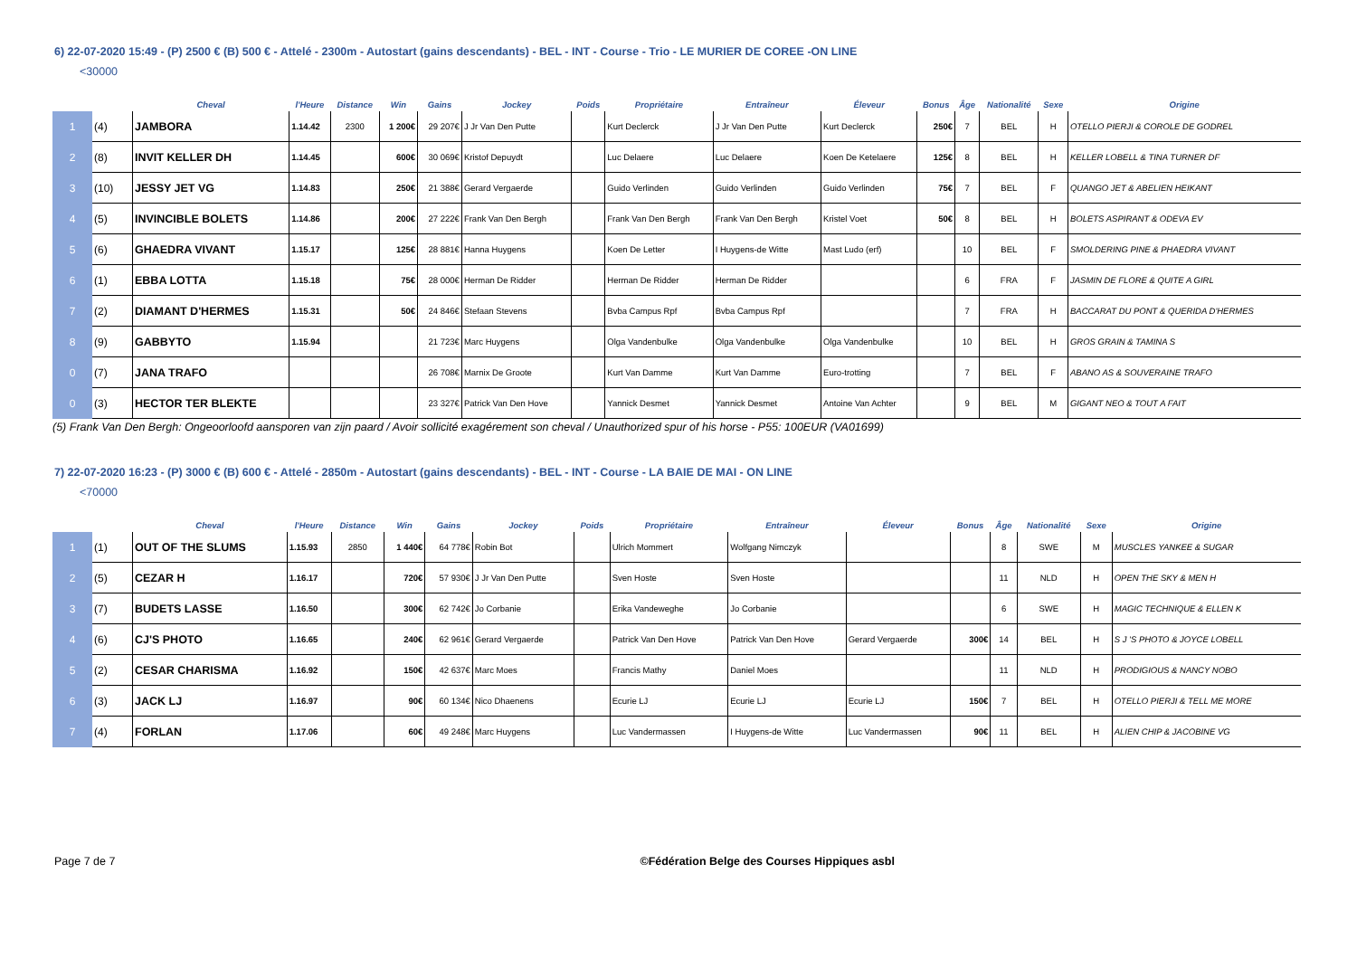6) 22-07-2020 15:49 - (P) 2500 € (B) 500 € - Attelé - 2300m - Autostart (gains descendants) - BEL - INT - Course - Trio - LE MURIER DE COREE -ON LINE
<30000
| | | Cheval | l'Heure | Distance | Win | Gains | Jockey | Poids | Propriétaire | Entraîneur | Éleveur | Bonus | Âge | Nationalité | Sexe | Origine |
| --- | --- | --- | --- | --- | --- | --- | --- | --- | --- | --- | --- | --- | --- | --- | --- | --- |
| 1 | (4) | JAMBORA | 1.14.42 | 2300 | 1 200€ | 29 207€ | J Jr Van Den Putte | | Kurt Declerck | J Jr Van Den Putte | Kurt Declerck | 250€ | 7 | BEL | H | OTELLO PIERJI & COROLE DE GODREL |
| 2 | (8) | INVIT KELLER DH | 1.14.45 | | 600€ | 30 069€ | Kristof Depuydt | | Luc Delaere | Luc Delaere | Koen De Ketelaere | 125€ | 8 | BEL | H | KELLER LOBELL & TINA TURNER DF |
| 3 | (10) | JESSY JET VG | 1.14.83 | | 250€ | 21 388€ | Gerard Vergaerde | | Guido Verlinden | Guido Verlinden | Guido Verlinden | 75€ | 7 | BEL | F | QUANGO JET & ABELIEN HEIKANT |
| 4 | (5) | INVINCIBLE BOLETS | 1.14.86 | | 200€ | 27 222€ | Frank Van Den Bergh | | Frank Van Den Bergh | Frank Van Den Bergh | Kristel Voet | 50€ | 8 | BEL | H | BOLETS ASPIRANT & ODEVA EV |
| 5 | (6) | GHAEDRA VIVANT | 1.15.17 | | 125€ | 28 881€ | Hanna Huygens | | Koen De Letter | I Huygens-de Witte | Mast Ludo (erf) | | 10 | BEL | F | SMOLDERING PINE & PHAEDRA VIVANT |
| 6 | (1) | EBBA LOTTA | 1.15.18 | | 75€ | 28 000€ | Herman De Ridder | | Herman De Ridder | Herman De Ridder | | | 6 | FRA | F | JASMIN DE FLORE & QUITE A GIRL |
| 7 | (2) | DIAMANT D'HERMES | 1.15.31 | | 50€ | 24 846€ | Stefaan Stevens | | Bvba Campus Rpf | Bvba Campus Rpf | | | 7 | FRA | H | BACCARAT DU PONT & QUERIDA D'HERMES |
| 8 | (9) | GABBYTO | 1.15.94 | | | 21 723€ | Marc Huygens | | Olga Vandenbulke | Olga Vandenbulke | Olga Vandenbulke | | 10 | BEL | H | GROS GRAIN & TAMINA S |
| 0 | (7) | JANA TRAFO | | | | 26 708€ | Marnix De Groote | | Kurt Van Damme | Kurt Van Damme | Euro-trotting | | 7 | BEL | F | ABANO AS & SOUVERAINE TRAFO |
| 0 | (3) | HECTOR TER BLEKTE | | | | 23 327€ | Patrick Van Den Hove | | Yannick Desmet | Yannick Desmet | Antoine Van Achter | | 9 | BEL | M | GIGANT NEO & TOUT A FAIT |
(5) Frank Van Den Bergh: Ongeoorloofd aansporen van zijn paard / Avoir sollicité exagérement son cheval / Unauthorized spur of his horse - P55: 100EUR (VA01699)
7) 22-07-2020 16:23 - (P) 3000 € (B) 600 € - Attelé - 2850m - Autostart (gains descendants) - BEL - INT - Course - LA BAIE DE MAI - ON LINE
<70000
| | | Cheval | l'Heure | Distance | Win | Gains | Jockey | Poids | Propriétaire | Entraîneur | Éleveur | Bonus | Âge | Nationalité | Sexe | Origine |
| --- | --- | --- | --- | --- | --- | --- | --- | --- | --- | --- | --- | --- | --- | --- | --- | --- |
| 1 | (1) | OUT OF THE SLUMS | 1.15.93 | 2850 | 1 440€ | 64 778€ | Robin Bot | | Ulrich Mommert | Wolfgang Nimczyk | | | 8 | SWE | M | MUSCLES YANKEE & SUGAR |
| 2 | (5) | CEZAR H | 1.16.17 | | 720€ | 57 930€ | J Jr Van Den Putte | | Sven Hoste | Sven Hoste | | | 11 | NLD | H | OPEN THE SKY & MEN H |
| 3 | (7) | BUDETS LASSE | 1.16.50 | | 300€ | 62 742€ | Jo Corbanie | | Erika Vandeweghe | Jo Corbanie | | | 6 | SWE | H | MAGIC TECHNIQUE & ELLEN K |
| 4 | (6) | CJ'S PHOTO | 1.16.65 | | 240€ | 62 961€ | Gerard Vergaerde | | Patrick Van Den Hove | Patrick Van Den Hove | Gerard Vergaerde | 300€ | 14 | BEL | H | S J 'S PHOTO & JOYCE LOBELL |
| 5 | (2) | CESAR CHARISMA | 1.16.92 | | 150€ | 42 637€ | Marc Moes | | Francis Mathy | Daniel Moes | | | 11 | NLD | H | PRODIGIOUS & NANCY NOBO |
| 6 | (3) | JACK LJ | 1.16.97 | | 90€ | 60 134€ | Nico Dhaenens | | Ecurie LJ | Ecurie LJ | Ecurie LJ | 150€ | 7 | BEL | H | OTELLO PIERJI & TELL ME MORE |
| 7 | (4) | FORLAN | 1.17.06 | | 60€ | 49 248€ | Marc Huygens | | Luc Vandermassen | I Huygens-de Witte | Luc Vandermassen | 90€ | 11 | BEL | H | ALIEN CHIP & JACOBINE VG |
Page 7 de 7 ©Fédération Belge des Courses Hippiques asbl